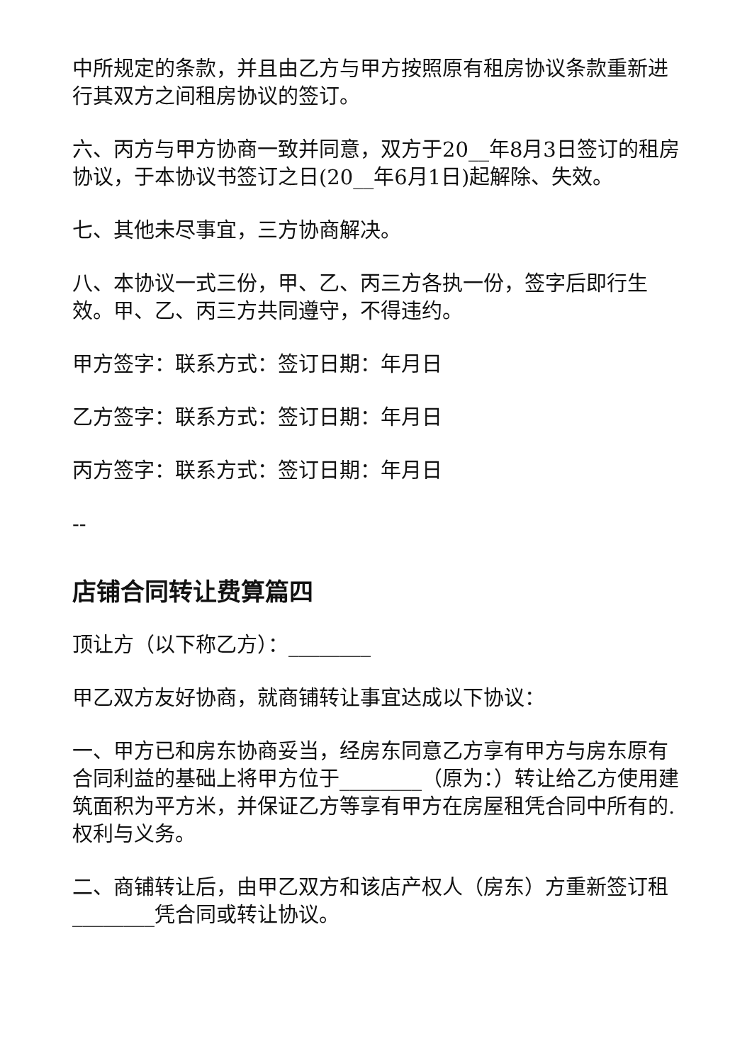中所规定的条款，并且由乙方与甲方按照原有租房协议条款重新进行其双方之间租房协议的签订。
六、丙方与甲方协商一致并同意，双方于20__年8月3日签订的租房协议，于本协议书签订之日(20__年6月1日)起解除、失效。
七、其他未尽事宜，三方协商解决。
八、本协议一式三份，甲、乙、丙三方各执一份，签字后即行生效。甲、乙、丙三方共同遵守，不得违约。
甲方签字：联系方式：签订日期：年月日
乙方签字：联系方式：签订日期：年月日
丙方签字：联系方式：签订日期：年月日
--
店铺合同转让费算篇四
顶让方（以下称乙方）：________
甲乙双方友好协商，就商铺转让事宜达成以下协议：
一、甲方已和房东协商妥当，经房东同意乙方享有甲方与房东原有合同利益的基础上将甲方位于________（原为：）转让给乙方使用建筑面积为平方米，并保证乙方等享有甲方在房屋租凭合同中所有的.权利与义务。
二、商铺转让后，由甲乙双方和该店产权人（房东）方重新签订租________凭合同或转让协议。